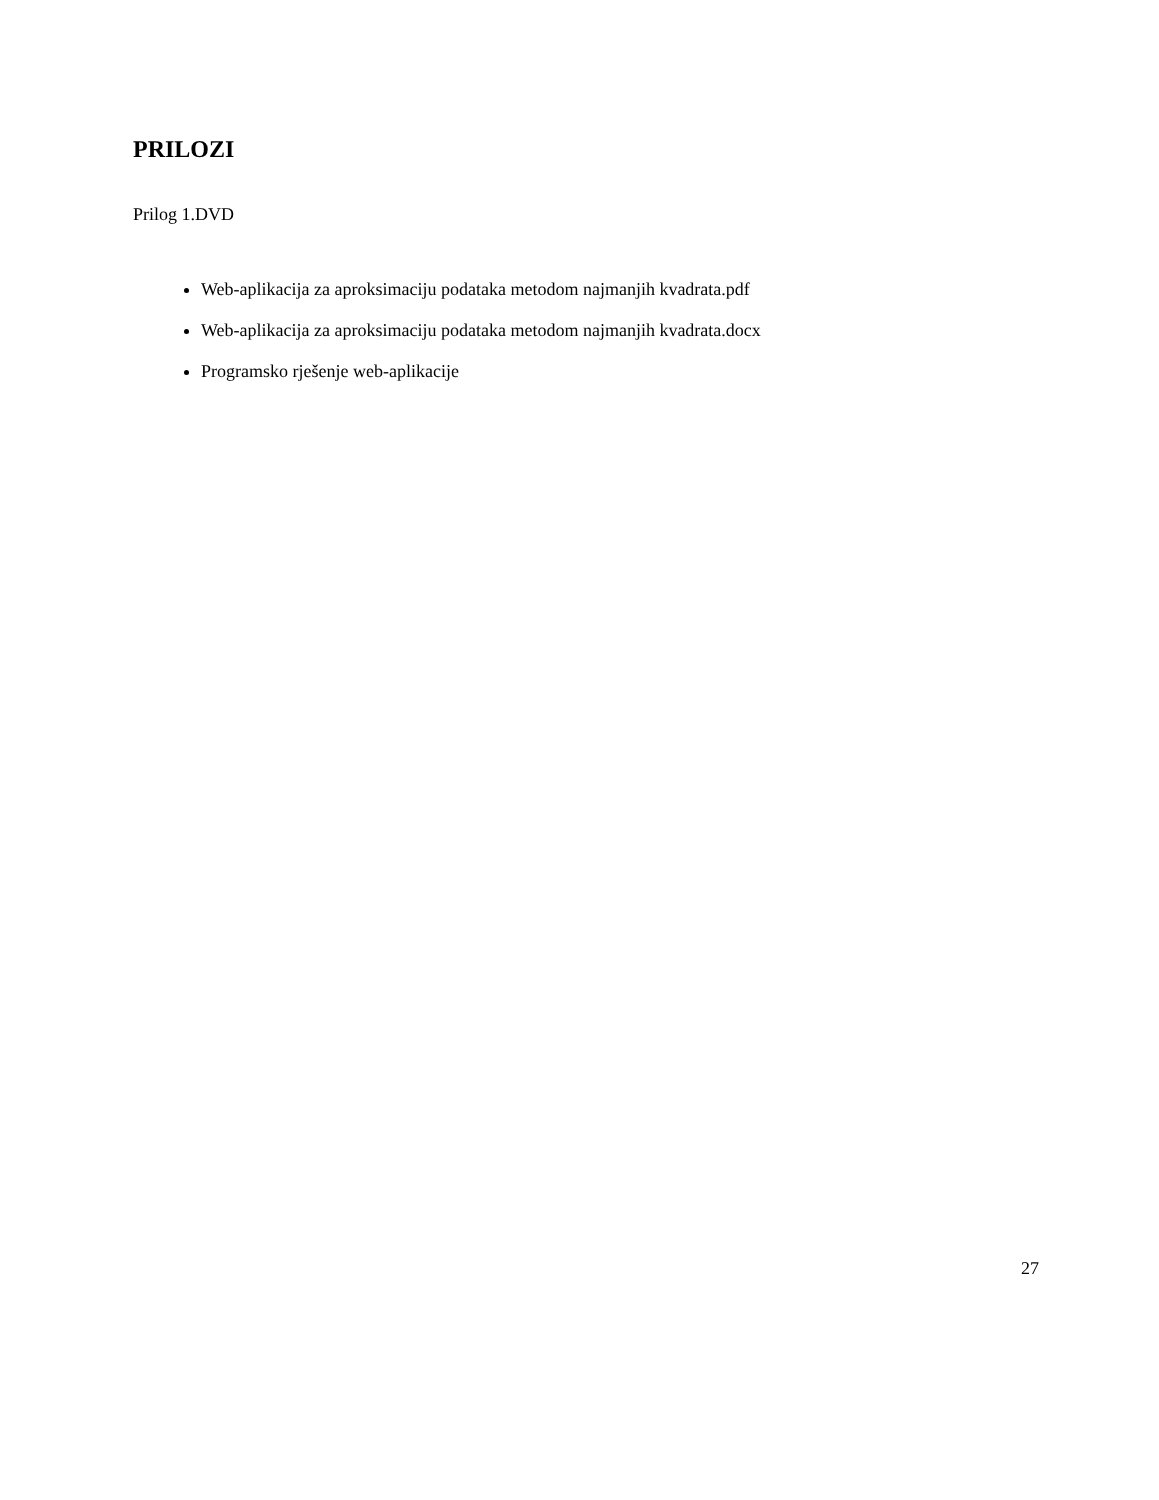PRILOZI
Prilog 1.DVD
Web-aplikacija za aproksimaciju podataka metodom najmanjih kvadrata.pdf
Web-aplikacija za aproksimaciju podataka metodom najmanjih kvadrata.docx
Programsko rješenje web-aplikacije
27